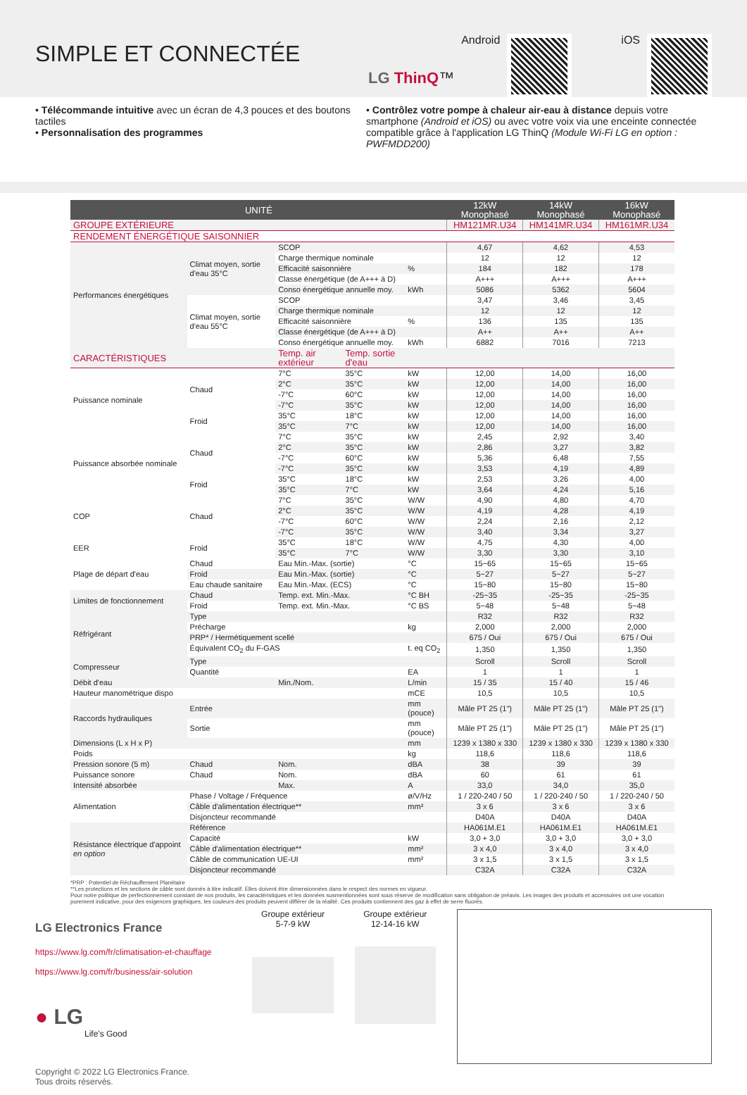SIMPLE ET CONNECTÉE
LG ThinQ™ Android iOS
• Télécommande intuitive avec un écran de 4,3 pouces et des boutons tactiles
• Personnalisation des programmes
• Contrôlez votre pompe à chaleur air-eau à distance depuis votre smartphone (Android et iOS) ou avec votre voix via une enceinte connectée compatible grâce à l'application LG ThinQ (Module Wi-Fi LG en option : PWFMDD200)
| UNITÉ | | | | | 12kW Monophasé | 14kW Monophasé | 16kW Monophasé |
| --- | --- | --- | --- | --- | --- | --- | --- |
| GROUPE EXTÉRIEURE | | | | | HM121MR.U34 | HM141MR.U34 | HM161MR.U34 |
| RENDEMENT ÉNERGÉTIQUE SAISONNIER | | | | | | | |
| Performances énergétiques | Climat moyen, sortie d'eau 35°C | SCOP | | | 4,67 | 4,62 | 4,53 |
| | | Charge thermique nominale | | | 12 | 12 | 12 |
| | | Efficacité saisonnière | | % | 184 | 182 | 178 |
| | | Classe énergétique (de A+++ à D) | | | A+++ | A+++ | A+++ |
| | | Conso énergétique annuelle moy. | | kWh | 5086 | 5362 | 5604 |
| | Climat moyen, sortie d'eau 55°C | SCOP | | | 3,47 | 3,46 | 3,45 |
| | | Charge thermique nominale | | | 12 | 12 | 12 |
| | | Efficacité saisonnière | | % | 136 | 135 | 135 |
| | | Classe énergétique (de A+++ à D) | | | A++ | A++ | A++ |
| | | Conso énergétique annuelle moy. | | kWh | 6882 | 7016 | 7213 |
| CARACTÉRISTIQUES | | Temp. air extérieur | Temp. sortie d'eau | | | | |
| Puissance nominale | Chaud | 7°C | 35°C | kW | 12,00 | 14,00 | 16,00 |
| | | 2°C | 35°C | kW | 12,00 | 14,00 | 16,00 |
| | | -7°C | 60°C | kW | 12,00 | 14,00 | 16,00 |
| | | -7°C | 35°C | kW | 12,00 | 14,00 | 16,00 |
| | Froid | 35°C | 18°C | kW | 12,00 | 14,00 | 16,00 |
| | | 35°C | 7°C | kW | 12,00 | 14,00 | 16,00 |
| Puissance absorbée nominale | Chaud | 7°C | 35°C | kW | 2,45 | 2,92 | 3,40 |
| | | 2°C | 35°C | kW | 2,86 | 3,27 | 3,82 |
| | | -7°C | 60°C | kW | 5,36 | 6,48 | 7,55 |
| | | -7°C | 35°C | kW | 3,53 | 4,19 | 4,89 |
| | Froid | 35°C | 18°C | kW | 2,53 | 3,26 | 4,00 |
| | | 35°C | 7°C | kW | 3,64 | 4,24 | 5,16 |
| COP | Chaud | 7°C | 35°C | W/W | 4,90 | 4,80 | 4,70 |
| | | 2°C | 35°C | W/W | 4,19 | 4,28 | 4,19 |
| | | -7°C | 60°C | W/W | 2,24 | 2,16 | 2,12 |
| | | -7°C | 35°C | W/W | 3,40 | 3,34 | 3,27 |
| EER | Froid | 35°C | 18°C | W/W | 4,75 | 4,30 | 4,00 |
| | | 35°C | 7°C | W/W | 3,30 | 3,30 | 3,10 |
| Plage de départ d'eau | Chaud | Eau Min.-Max. (sortie) | | °C | 15~65 | 15~65 | 15~65 |
| | Froid | Eau Min.-Max. (sortie) | | °C | 5~27 | 5~27 | 5~27 |
| | Eau chaude sanitaire | Eau Min.-Max. (ECS) | | °C | 15~80 | 15~80 | 15~80 |
| Limites de fonctionnement | Chaud | Temp. ext. Min.-Max. | | °C BH | -25~35 | -25~35 | -25~35 |
| | Froid | Temp. ext. Min.-Max. | | °C BS | 5~48 | 5~48 | 5~48 |
| Réfrigérant | Type | | | | R32 | R32 | R32 |
| | Précharge | | | kg | 2,000 | 2,000 | 2,000 |
| | PRP* / Hermétiquement scellé | | | | 675 / Oui | 675 / Oui | 675 / Oui |
| | Équivalent CO<sub>2</sub> du F-GAS | | | t. eq CO<sub>2</sub> | 1,350 | 1,350 | 1,350 |
| Compresseur | Type | | | | Scroll | Scroll | Scroll |
| | Quantité | | | EA | 1 | 1 | 1 |
| Débit d'eau | | Min./Nom. | | L/min | 15 / 35 | 15 / 40 | 15 / 46 |
| Hauteur manométrique dispo | | | | mCE | 10,5 | 10,5 | 10,5 |
| Raccords hydrauliques | Entrée | | | mm (pouce) | Mâle PT 25 (1") | Mâle PT 25 (1") | Mâle PT 25 (1") |
| | Sortie | | | mm (pouce) | Mâle PT 25 (1") | Mâle PT 25 (1") | Mâle PT 25 (1") |
| Dimensions (L x H x P) | | | | mm | 1239 x 1380 x 330 | 1239 x 1380 x 330 | 1239 x 1380 x 330 |
| Poids | | | | kg | 118,6 | 118,6 | 118,6 |
| Pression sonore (5 m) | Chaud | Nom. | | dBA | 38 | 39 | 39 |
| Puissance sonore | Chaud | Nom. | | dBA | 60 | 61 | 61 |
| Intensité absorbée | | Max. | | A | 33,0 | 34,0 | 35,0 |
| Alimentation | Phase / Voltage / Fréquence | | | ø/V/Hz | 1 / 220-240 / 50 | 1 / 220-240 / 50 | 1 / 220-240 / 50 |
| | Câble d'alimentation électrique** | | | mm² | 3 x 6 | 3 x 6 | 3 x 6 |
| | Disjoncteur recommandé | | | | D40A | D40A | D40A |
| Résistance électrique d'appoint en option | Référence | | | | HA061M.E1 | HA061M.E1 | HA061M.E1 |
| | Capacité | | | kW | 3,0 + 3,0 | 3,0 + 3,0 | 3,0 + 3,0 |
| | Câble d'alimentation électrique** | | | mm² | 3 x 4,0 | 3 x 4,0 | 3 x 4,0 |
| | Câble de communication UE-UI | | | mm² | 3 x 1,5 | 3 x 1,5 | 3 x 1,5 |
| | Disjoncteur recommandé | | | | C32A | C32A | C32A |
*PRP : Potentiel de Réchauffement Planétaire
**Les protections et les sections de câble sont donnés à titre indicatif. Elles doivent être dimensionnées dans le respect des normes en vigueur.
Pour notre politique de perfectionnement constant de nos produits, les caractéristiques et les données susmentionnées sont sous réserve de modification sans obligation de préavis. Les images des produits et accessoires ont une vocation purement indicative, pour des exigences graphiques, les couleurs des produits peuvent différer de la réalité. Ces produits contiennent des gaz à effet de serre fluorés.
LG Electronics France
https://www.lg.com/fr/climatisation-et-chauffage
https://www.lg.com/fr/business/air-solution
● LG
Life's Good
Copyright © 2022 LG Electronics France.
Tous droits réservés.
Groupe extérieur
5-7-9 kW
Groupe extérieur
12-14-16 kW